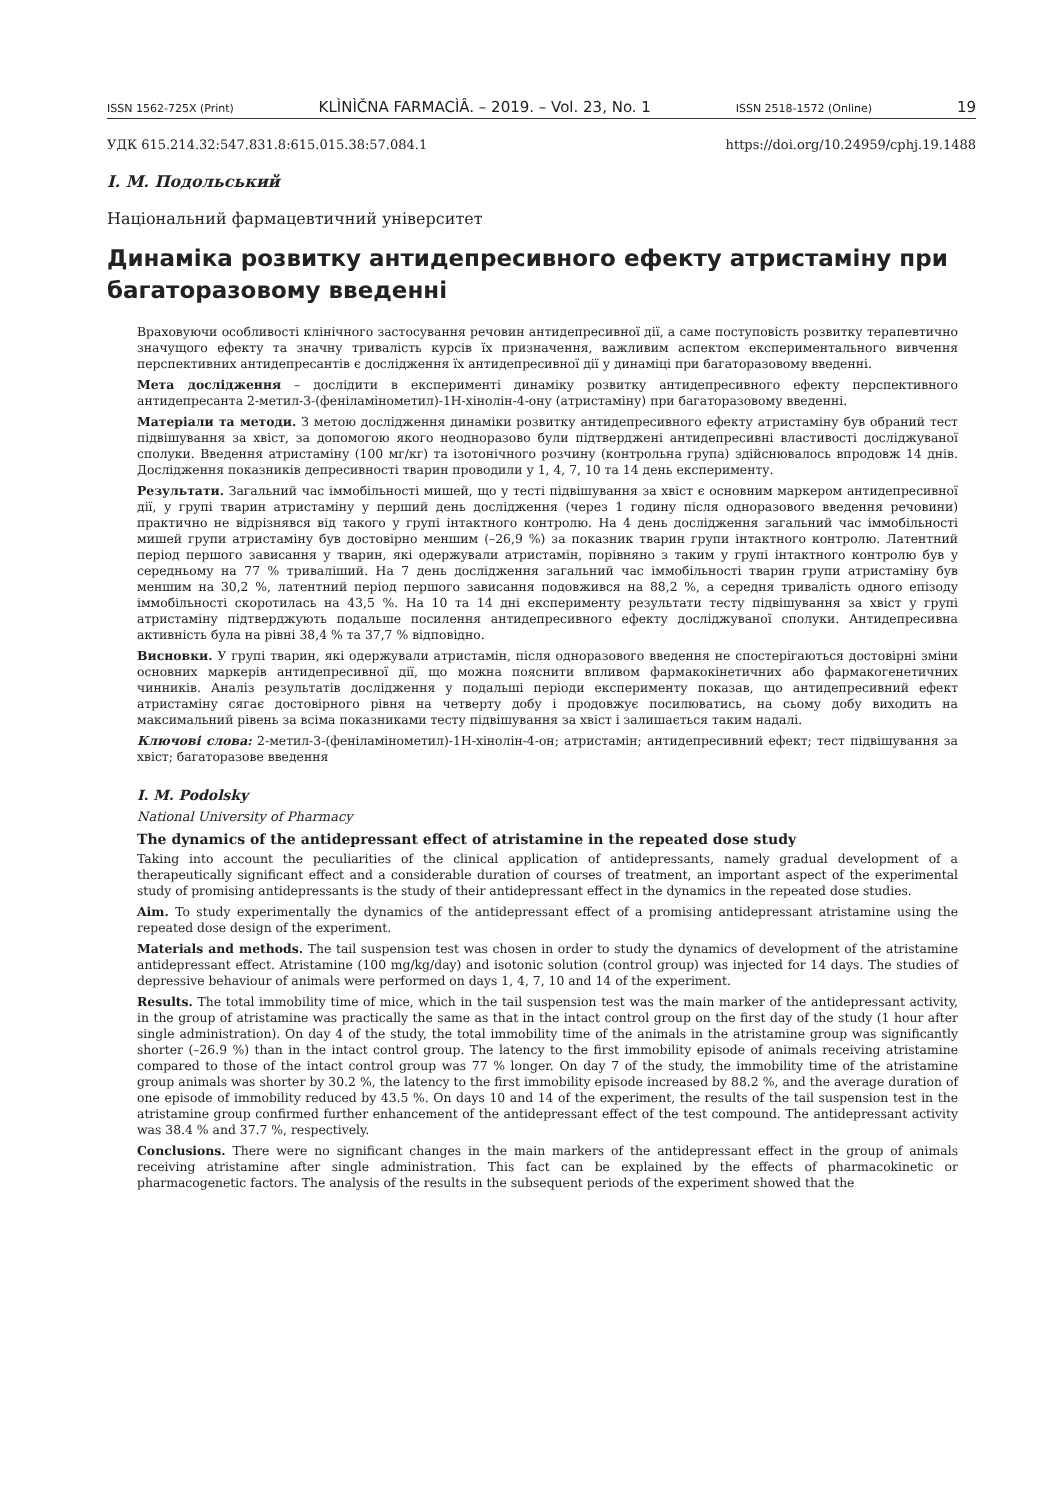ISSN 1562-725X (Print) KLÌNÌČNA FARMACÌÂ. – 2019. – Vol. 23, No. 1 ISSN 2518-1572 (Online) 19
УДК 615.214.32:547.831.8:615.015.38:57.084.1 https://doi.org/10.24959/cphj.19.1488
І. М. Подольський
Національний фармацевтичний університет
Динаміка розвитку антидепресивного ефекту атристаміну при багаторазовому введенні
Враховуючи особливості клінічного застосування речовин антидепресивної дії, а саме поступовість розвитку терапевтично значущого ефекту та значну тривалість курсів їх призначення, важливим аспектом експериментального вивчення перспективних антидепресантів є дослідження їх антидепресивної дії у динаміці при багаторазовому введенні.
Мета дослідження – дослідити в експерименті динаміку розвитку антидепресивного ефекту перспективного антидепресанта 2-метил-3-(феніламінометил)-1Н-хінолін-4-ону (атристаміну) при багаторазовому введенні.
Матеріали та методи. З метою дослідження динаміки розвитку антидепресивного ефекту атристаміну був обраний тест підвішування за хвіст, за допомогою якого неодноразово були підтверджені антидепресивні властивості досліджуваної сполуки. Введення атристаміну (100 мг/кг) та ізотонічного розчину (контрольна група) здійснювалось впродовж 14 днів. Дослідження показників депресивності тварин проводили у 1, 4, 7, 10 та 14 день експерименту.
Результати. Загальний час іммобільності мишей, що у тесті підвішування за хвіст є основним маркером антидепресивної дії, у групі тварин атристаміну у перший день дослідження (через 1 годину після одноразового введення речовини) практично не відрізнявся від такого у групі інтактного контролю. На 4 день дослідження загальний час іммобільності мишей групи атристаміну був достовірно меншим (–26,9 %) за показник тварин групи інтактного контролю. Латентний період першого зависання у тварин, які одержували атристамін, порівняно з таким у групі інтактного контролю був у середньому на 77 % триваліший. На 7 день дослідження загальний час іммобільності тварин групи атристаміну був меншим на 30,2 %, латентний період першого зависання подовжився на 88,2 %, а середня тривалість одного епізоду іммобільності скоротилась на 43,5 %. На 10 та 14 дні експерименту результати тесту підвішування за хвіст у групі атристаміну підтверджують подальше посилення антидепресивного ефекту досліджуваної сполуки. Антидепресивна активність була на рівні 38,4 % та 37,7 % відповідно.
Висновки. У групі тварин, які одержували атристамін, після одноразового введення не спостерігаються достовірні зміни основних маркерів антидепресивної дії, що можна пояснити впливом фармакокінетичних або фармакогенетичних чинників. Аналіз результатів дослідження у подальші періоди експерименту показав, що антидепресивний ефект атристаміну сягає достовірного рівня на четверту добу і продовжує посилюватись, на сьому добу виходить на максимальний рівень за всіма показниками тесту підвішування за хвіст і залишається таким надалі.
Ключові слова: 2-метил-3-(феніламінометил)-1Н-хінолін-4-он; атристамін; антидепресивний ефект; тест підвішування за хвіст; багаторазове введення
I. M. Podolsky
National University of Pharmacy
The dynamics of the antidepressant effect of atristamine in the repeated dose study
Taking into account the peculiarities of the clinical application of antidepressants, namely gradual development of a therapeutically significant effect and a considerable duration of courses of treatment, an important aspect of the experimental study of promising antidepressants is the study of their antidepressant effect in the dynamics in the repeated dose studies.
Aim. To study experimentally the dynamics of the antidepressant effect of a promising antidepressant atristamine using the repeated dose design of the experiment.
Materials and methods. The tail suspension test was chosen in order to study the dynamics of development of the atristamine antidepressant effect. Atristamine (100 mg/kg/day) and isotonic solution (control group) was injected for 14 days. The studies of depressive behaviour of animals were performed on days 1, 4, 7, 10 and 14 of the experiment.
Results. The total immobility time of mice, which in the tail suspension test was the main marker of the antidepressant activity, in the group of atristamine was practically the same as that in the intact control group on the first day of the study (1 hour after single administration). On day 4 of the study, the total immobility time of the animals in the atristamine group was significantly shorter (–26.9 %) than in the intact control group. The latency to the first immobility episode of animals receiving atristamine compared to those of the intact control group was 77 % longer. On day 7 of the study, the immobility time of the atristamine group animals was shorter by 30.2 %, the latency to the first immobility episode increased by 88.2 %, and the average duration of one episode of immobility reduced by 43.5 %. On days 10 and 14 of the experiment, the results of the tail suspension test in the atristamine group confirmed further enhancement of the antidepressant effect of the test compound. The antidepressant activity was 38.4 % and 37.7 %, respectively.
Conclusions. There were no significant changes in the main markers of the antidepressant effect in the group of animals receiving atristamine after single administration. This fact can be explained by the effects of pharmacokinetic or pharmacogenetic factors. The analysis of the results in the subsequent periods of the experiment showed that the